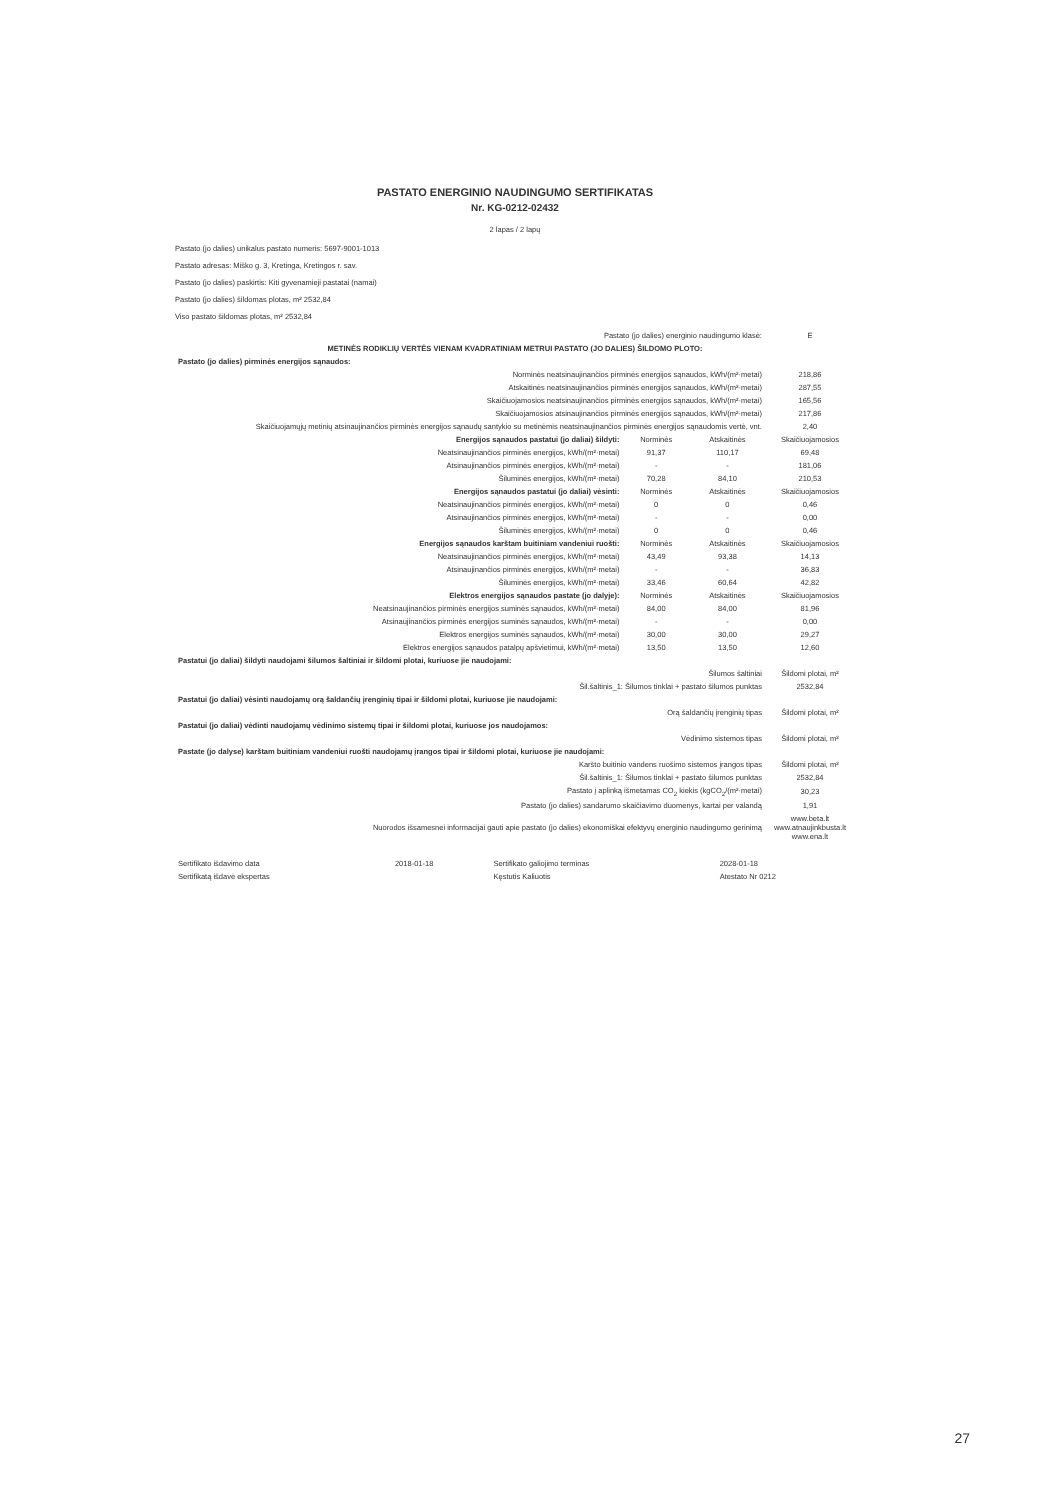PASTATO ENERGINIO NAUDINGUMO SERTIFIKATAS
Nr. KG-0212-02432
2 lapas / 2 lapų
Pastato (jo dalies) unikalus pastato numeris: 5697-9001-1013
Pastato adresas: Miško g. 3, Kretinga, Kretingos r. sav.
Pastato (jo dalies) paskirtis: Kiti gyvenamieji pastatai (namai)
Pastato (jo dalies) šildomas plotas, m² 2532,84
Viso pastato šildomas plotas, m² 2532,84
| Pastato (jo dalies) energinio naudingumo klasė: | | | E |
| METINĖS RODIKLIŲ VERTĖS VIENAM KVADRATINIAM METRUI PASTATO (JO DALIES) ŠILDOMO PLOTO: | | | |
| Pastato (jo dalies) pirminės energijos sąnaudos: | | | |
| Norminės neatsinaujinančios pirminės energijos sąnaudos, kWh/(m²·metai) | | | 218,86 |
| Atskaitinės neatsinaujinančios pirminės energijos sąnaudos, kWh/(m²·metai) | | | 287,55 |
| Skaičiuojamosios neatsinaujinančios pirminės energijos sąnaudos, kWh/(m²·metai) | | | 165,56 |
| Skaičiuojamosios atsinaujinančios pirminės energijos sąnaudos, kWh/(m²·metai) | | | 217,86 |
| Skaičiuojamųjų metinių atsinaujinančios pirminės energijos sąnaudų santykio su metinėmis neatsinaujinančios pirminės energijos sąnaudomis vertė, vnt. | | | 2,40 |
| Energijos sąnaudos pastatui (jo daliai) šildyti: | Norminės | Atskaitinės | Skaičiuojamosios |
| Neatsinaujinančios pirminės energijos, kWh/(m²·metai) | 91,37 | 110,17 | 69,48 |
| Atsinaujinančios pirminės energijos, kWh/(m²·metai) | - | - | 181,06 |
| Šiluminės energijos, kWh/(m²·metai) | 70,28 | 84,10 | 210,53 |
| Energijos sąnaudos pastatui (jo daliai) vėsinti: | Norminės | Atskaitinės | Skaičiuojamosios |
| Neatsinaujinančios pirminės energijos, kWh/(m²·metai) | 0 | 0 | 0,46 |
| Atsinaujinančios pirminės energijos, kWh/(m²·metai) | - | - | 0,00 |
| Šiluminės energijos, kWh/(m²·metai) | 0 | 0 | 0,46 |
| Energijos sąnaudos karštam buitiniam vandeniui ruošti: | Norminės | Atskaitinės | Skaičiuojamosios |
| Neatsinaujinančios pirminės energijos, kWh/(m²·metai) | 43,49 | 93,38 | 14,13 |
| Atsinaujinančios pirminės energijos, kWh/(m²·metai) | - | - | 36,83 |
| Šiluminės energijos, kWh/(m²·metai) | 33,46 | 60,64 | 42,82 |
| Elektros energijos sąnaudos pastate (jo dalyje): | Norminės | Atskaitinės | Skaičiuojamosios |
| Neatsinaujinančios pirminės energijos suminės sąnaudos, kWh/(m²·metai) | 84,00 | 84,00 | 81,96 |
| Atsinaujinančios pirminės energijos suminės sąnaudos, kWh/(m²·metai) | - | - | 0,00 |
| Elektros energijos suminės sąnaudos, kWh/(m²·metai) | 30,00 | 30,00 | 29,27 |
| Elektros energijos sąnaudos patalpų apšvietimui, kWh/(m²·metai) | 13,50 | 13,50 | 12,60 |
| Pastatui (jo daliai) šildyti naudojami šilumos šaltiniai ir šildomi plotai, kuriuose jie naudojami: | | | |
| Šilumos šaltiniai | | | Šildomi plotai, m² |
| Šil.šaltinis_1: Šilumos tinklai + pastato šilumos punktas | | | 2532,84 |
| Pastatui (jo daliai) vėsinti naudojamų orą šaldančių įrenginių tipai ir šildomi plotai, kuriuose jie naudojami: | | | |
| Orą šaldančių įrenginių tipas | | | Šildomi plotai, m² |
| Pastatui (jo daliai) vėdinti naudojamų vėdinimo sistemų tipai ir šildomi plotai, kuriuose jos naudojamos: | | | |
| Vėdinimo sistemos tipas | | | Šildomi plotai, m² |
| Pastate (jo dalyse) karštam buitiniam vandeniui ruošti naudojamų įrangos tipai ir šildomi plotai, kuriuose jie naudojami: | | | |
| Karšto buitinio vandens ruošimo sistemos įrangos tipas | | | Šildomi plotai, m² |
| Šil.šaltinis_1: Šilumos tinklai + pastato šilumos punktas | | | 2532,84 |
| Pastato į aplinką išmetamas CO<sub>2</sub> kiekis (kgCO<sub>2</sub>/(m²·metai) | | | 30,23 |
| Pastato (jo dalies) sandarumo skaičiavimo duomenys, kartai per valandą | | | 1,91 |
| Nuorodos išsamesnei informacijai gauti apie pastato (jo dalies) ekonomiškai efektyvų energinio naudingumo gerinimą | | | www.beta.lt www.atnaujinkbusta.lt www.ena.lt |
| Sertifikato išdavimo data | 2018-01-18 | Sertifikato galiojimo terminas | 2028-01-18 |
| Sertifikatą išdavė ekspertas | | Kęstutis Kaliuotis | Atestato Nr 0212 |
27